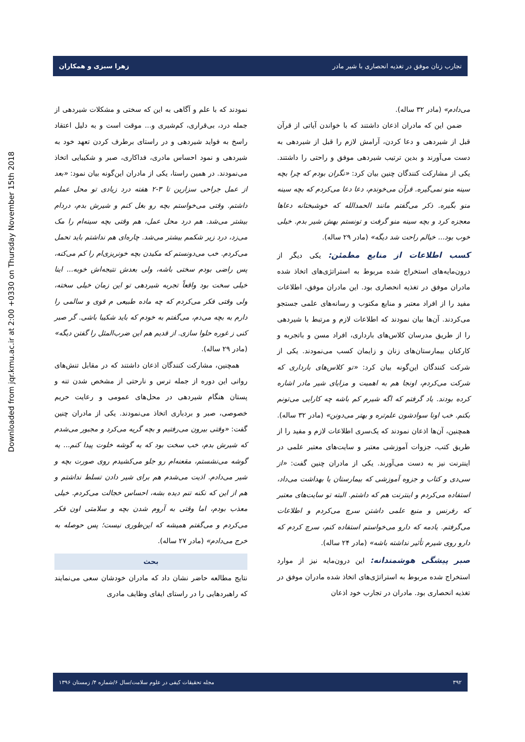تجارب زنان موفق در تغذیه انحصاری با شیر مادر زهرا سبزی و همکاران
Downloaded from jqr.kmu.ac.ir at 2:00 +0330 on Thursday November 15th 2018
می‌دادم» (مادر ۳۲ ساله).
ضمن این که مادران اذعان داشتند که با خواندن آیاتی از قرآن قبل از شیردهی و دعا کردن، آرامش لازم را قبل از شیردهی به دست می‌آورند و بدین ترتیب شیردهی موفق و راحتی را داشتند. یکی از مشارکت کنندگان چنین بیان کرد: «نگران بودم که چرا بچه سینه منو نمی‌گیره. قرآن می‌خوندم، دعا دعا می‌کردم که بچه سینه منو بگیره. ذکر می‌گفتم مانند الحمدالله که خوشبختانه دعاها معجزه کرد و بچه سینه منو گرفت و تونستم بهش شیر بدم. خیلی خوب بود... خیالم راحت شد دیگه» (مادر ۲۹ ساله).
کسب اطلاعات از منابع مطمئن: یکی دیگر از درون‌مایه‌های استخراج شده مربوط به استراتژی‌های اتخاذ شده مادران موفق در تغذیه انحصاری بود. این مادران موفق، اطلاعات مفید را از افراد معتبر و منابع مکتوب و رسانه‌های علمی جستجو می‌کردند. آن‌ها بیان نمودند که اطلاعات لازم و مرتبط با شیردهی را از طریق مدرسان کلاس‌های بارداری، افراد مسن و باتجربه و کارکنان بیمارستان‌های زنان و زایمان کسب می‌نمودند. یکی از شرکت کنندگان این‌گونه بیان کرد: «تو کلاس‌های بارداری که شرکت می‌کردم، اونجا هم به اهمیت و مزایای شیر مادر اشاره کرده بودند. یاد گرفتم که اگه شیرم کم باشه چه کارایی می‌تونم بکنم. خب اونا سوادشون علم‌تره و بهتر می‌دونن» (مادر ۳۲ ساله). همچنین، آن‌ها اذعان نمودند که یک‌سری اطلاعات لازم و مفید را از طریق کتب، جزوات آموزشی معتبر و سایت‌های معتبر علمی در اینترنت نیز به دست می‌آورند. یکی از مادران چنین گفت: «از سی‌دی و کتاب و جزوه آموزشی که بیمارستان یا بهداشت می‌داد، استفاده می‌کردم و اینترنت هم که داشتم. البته تو سایت‌های معتبر که رفرنس و منبع علمی داشتن سرچ می‌کردم و اطلاعات می‌گرفتم. یادمه که دارو می‌خواستم استفاده کنم، سرچ کردم که دارو روی شیرم تأثیر نداشته باشه» (مادر ۲۴ ساله).
صبر پیشگی هوشمندانه: این درون‌مایه نیز از موارد استخراج شده مربوط به استراتژی‌های اتخاذ شده مادران موفق در تغذیه انحصاری بود. مادران در تجارب خود اذعان
نمودند که با علم و آگاهی به این که سختی و مشکلات شیردهی از جمله درد، بی‌قراری، کم‌شیری و... موقت است و به دلیل اعتقاد راسخ به فواید شیردهی و در راستای برطرف کردن تعهد خود به شیردهی و نمود احساس مادری، فداکاری، صبر و شکیبایی اتخاذ می‌نمودند. در همین راستا، یکی از مادران این‌گونه بیان نمود: «بعد از عمل جراحی سزارین تا ۳-۲ هفته درد زیادی تو محل عملم داشتم. وقتی می‌خواستم بچه رو بغل کنم و شیرش بدم، دردام بیشتر می‌شد. هم درد محل عمل، هم وقتی بچه سینه‌ام را مک می‌زد، درد زیر شکمم بیشتر می‌شد. چاره‌ای هم نداشتم باید تحمل می‌کردم. خب می‌دونستم که مکیدن بچه خونریزی‌ام را کم می‌کنه، پس راضی بودم سختی باشه، ولی بعدش نتیجه‌اش خوبه... اینا خیلی سخت بود واقعاً تجربه شیردهی تو این زمان خیلی سخته، ولی وقتی فکر می‌کردم که چه ماده طبیعی م قوی و سالمی را دارم به بچه می‌دم، می‌گفتم به خودم که باید شکیبا باشی. گر صبر کنی ز غوره حلوا سازی. از قدیم هم این ضرب‌المثل را گفتن دیگه» (مادر ۲۹ ساله).
همچنین، مشارکت کنندگان اذعان داشتند که در مقابل تنش‌های روانی این دوره از جمله ترس و نارحتی از مشخص شدن تنه و پستان هنگام شیردهی در محل‌های عمومی و رعایت حریم خصوصی، صبر و بردباری اتخاذ می‌نمودند. یکی از مادران چنین گفت: «وقتی بیرون می‌رفتیم و بچه گریه می‌کرد و مجبور می‌شدم که شیرش بدم، خب سخت بود که یه گوشه خلوت پیدا کنم... یه گوشه می‌نشستم، مقعنه‌ام رو جلو می‌کشیدم روی صورت بچه و شیر می‌دادم. اذیت می‌شدم هم برای شیر دادن تسلط نداشتم و هم از این که نکنه تنم دیده بشه، احساس خجالت می‌کردم. خیلی معذب بودم، اما وقتی به آروم شدن بچه و سلامتی اون فکر می‌کردم و می‌گفتم همیشه که این‌طوری نیست؛ پس حوصله به خرج می‌دادم» (مادر ۲۷ ساله).
بحث
نتایج مطالعه حاضر نشان داد که مادران خودشان سعی می‌نمایند که راهبردهایی را در راستای ایفای وظایف مادری
۳۹۲ مجله تحقیقات کیفی در علوم سلامت/سال ۶/شماره ۴/ زمستان ۱۳۹۶